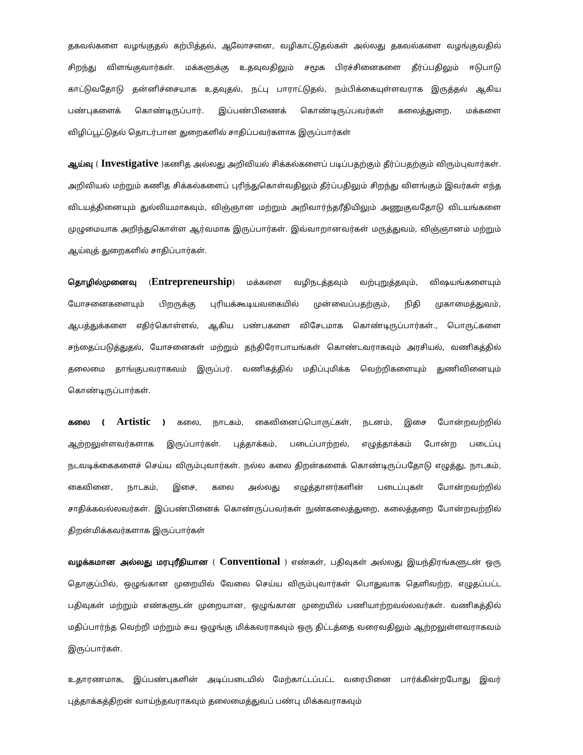தகவல்களை வழங்குதல் கற்பித்தல், ஆலோசனை, வழிகாட்டுதல்கள் அல்லது தகவல்களை வழங்குவதில் சிறந்து விளங்குவார்கள். மக்களுக்கு உதவுவதிலும் சமூக பிரச்சினைகளை தீர்ப்பதிலும் ஈடுபாடு காட்டுவதோடு தன்னிச்சையாக உதவுதல், நட்பு பாராட்டுதல், நம்பிக்கையுள்ளவராக இருத்தல் ஆகிய பண்புகளைக் கொண்டிருப்பார். இப்பண்பிணைக் கொண்டிருப்பவர்கள் கலைத்துறை, மக்களை விழிப்பூட்டுதல் தொடர்பான துறைகளில் சாதிப்பவர்களாக இருப்பார்கள்
ஆய்வு ( Investigative )கணித அல்லது அறிவியல் சிக்கல்களைப் படிப்பதற்கும் தீர்ப்பதற்கும் விரும்புவார்கள். அறிவியல் மற்றும் கணித சிக்கல்களைப் புரிந்துகொள்வதிலும் தீர்ப்பதிலும் சிறந்து விளங்கும் இவர்கள் எந்த விடயத்தினையும் துல்லியமாகவும், விஞ்ஞான மற்றும் அறிவார்ந்தரீதியிலும் அணுகுவதோடு விடயங்களை முழுமையாக அறிந்துகொள்ள ஆர்வமாக இருப்பார்கள். இவ்வாறானவர்கள் மருத்துவம், விஞ்ஞானம் மற்றும் ஆய்வுத் துறைகளில் சாதிப்பார்கள்.
தொழில்முனைவு (Entrepreneurship) மக்களை வழிநடத்தவும் வற்புறுத்தவும், விஷயங்களையும் யோசனைகளையும் பிறருக்கு புரியக்கூடியவகையில் முன்வைப்பதற்கும், நிதி முகாமைத்துவம், ஆபத்துக்களை எதிர்கொள்ளல், ஆகிய பண்பகளை விசேடமாக கொண்டிருப்பார்கள்., பொருட்களை சந்தைப்படுத்துதல், யோசனைகள் மற்றும் தந்திரோபாயங்கள் கொண்டவராகவும் அரசியல், வணிகத்தில் தலைமை தாங்குபவராகவம் இருப்பர். வணிகத்தில் மதிப்புமிக்க வெற்றிகளையும் துணிவினையும் கொண்டிருப்பார்கள்.
கலை ( Artistic ) கலை, நாடகம், கைவினைப்பொருட்கள், நடனம், இசை போன்றவற்றில் ஆற்றலுள்ளவர்களாக இருப்பார்கள். புத்தாக்கம், படைப்பாற்றல், எழுத்தாக்கம் போன்ற படைப்பு நடவடிக்கைகளைச் செய்ய விரும்புவார்கள். நல்ல கலை திறன்களைக் கொண்டிருப்பதோடு எழுத்து, நாடகம், கைவினை, நாடகம், இசை, கலை அல்லது எழுத்தாளர்களின் படைப்புகள் போன்றவற்றில் சாதிக்கவல்லவர்கள். இப்பண்பினைக் கொண்ருப்பவர்கள் நுண்கலைத்துறை, கலைத்தறை போன்றவற்றில் திறன்மிக்கவர்களாக இருப்பார்கள்
வழக்கமான அல்லது மரபுரீதியான ( Conventional ) எண்கள், பதிவுகள் அல்லது இயந்திரங்களுடன் ஒரு தொகுப்பில், ஒழுங்கான முறையில் வேலை செய்ய விரும்புவார்கள் பொதுவாக தெளிவற்ற, எழுதப்பட்ட பதிவுகள் மற்றும் எண்களுடன் முறையான, ஒழுங்கான முறையில் பணியாற்றவல்லவர்கள். வணிகத்தில் மதிப்பார்ந்த வெற்றி மற்றும் சுய ஒழுங்கு மிக்கவராகவும் ஒரு திட்டத்தை வரைவதிலும் ஆற்றலுள்ளவராகவம் இருப்பார்கள்.
உதாரணமாக, இப்பண்புகளின் அடிப்படையில் மேற்காட்டப்பட்ட வரைபினை பார்க்கின்றபோது இவர் புத்தாக்கத்திறன் வாய்ந்தவராகவும் தலைமைத்துவப் பண்பு மிக்கவராகவும்